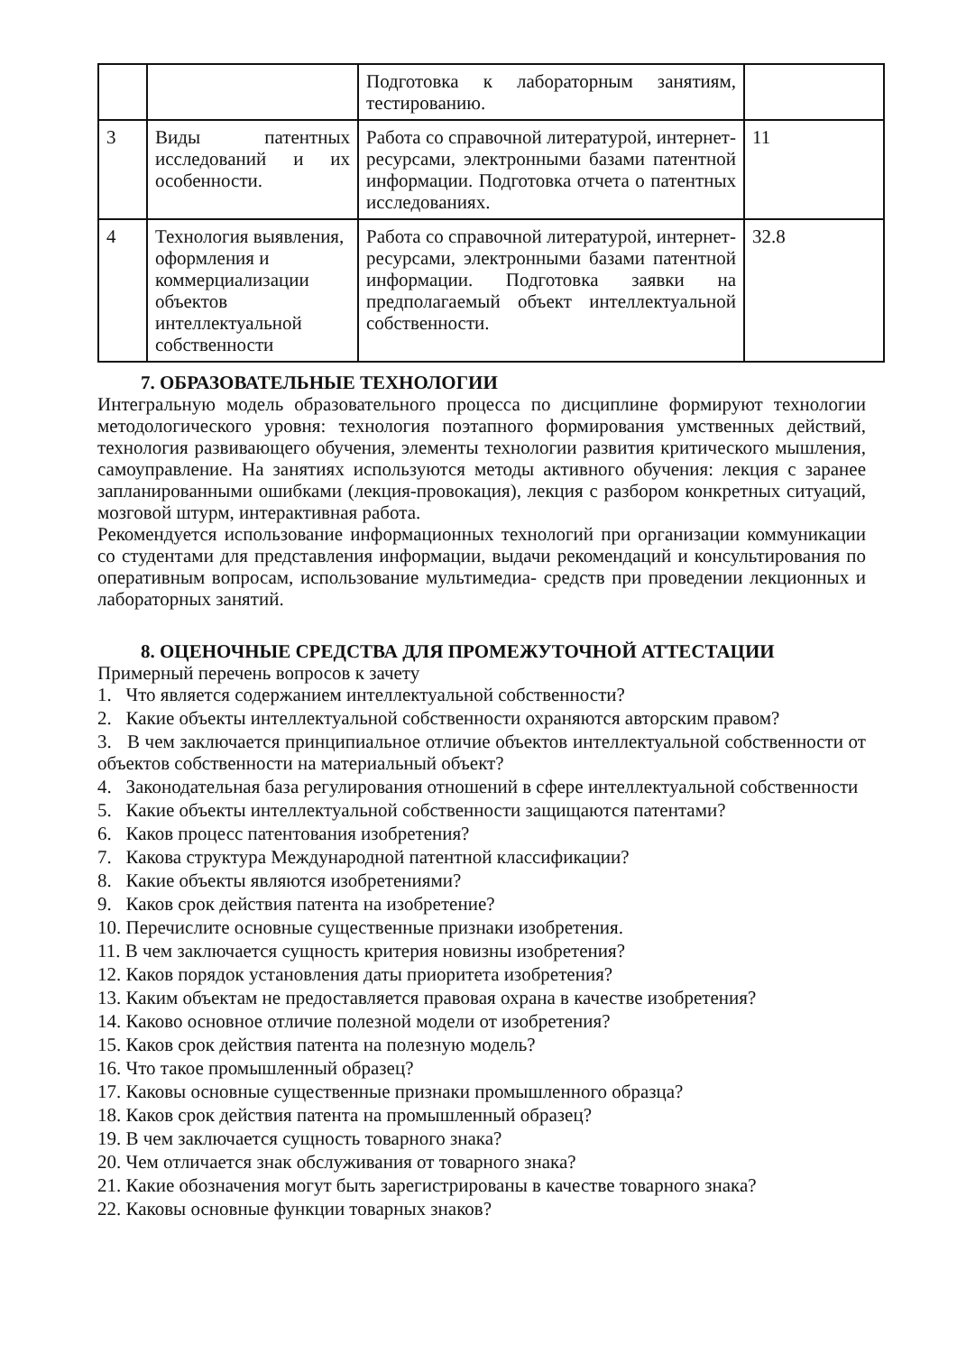| | | Подготовка к лабораторным занятиям, тестированию. | |
| 3 | Виды патентных исследований и их особенности. | Работа со справочной литературой, интернет- ресурсами, электронными базами патентной информации. Подготовка отчета о патентных исследованиях. | 11 |
| 4 | Технология выявления, оформления и коммерциализации объектов интеллектуальной собственности | Работа со справочной литературой, интернет- ресурсами, электронными базами патентной информации. Подготовка заявки на предполагаемый объект интеллектуальной собственности. | 32.8 |
7. ОБРАЗОВАТЕЛЬНЫЕ ТЕХНОЛОГИИ
Интегральную модель образовательного процесса по дисциплине формируют технологии методологического уровня: технология поэтапного формирования умственных действий, технология развивающего обучения, элементы технологии развития критического мышления, самоуправление. На занятиях используются методы активного обучения: лекция с заранее запланированными ошибками (лекция-провокация), лекция с разбором конкретных ситуаций, мозговой штурм, интерактивная работа.
Рекомендуется использование информационных технологий при организации коммуникации со студентами для представления информации, выдачи рекомендаций и консультирования по оперативным вопросам, использование мультимедиа- средств при проведении лекционных и лабораторных занятий.
8. ОЦЕНОЧНЫЕ СРЕДСТВА ДЛЯ ПРОМЕЖУТОЧНОЙ АТТЕСТАЦИИ
Примерный перечень вопросов к зачету
1. Что является содержанием интеллектуальной собственности?
2. Какие объекты интеллектуальной собственности охраняются авторским правом?
3. В чем заключается принципиальное отличие объектов интеллектуальной собственности от объектов собственности на материальный объект?
4. Законодательная база регулирования отношений в сфере интеллектуальной собственности
5. Какие объекты интеллектуальной собственности защищаются патентами?
6. Каков процесс патентования изобретения?
7. Какова структура Международной патентной классификации?
8. Какие объекты являются изобретениями?
9. Каков срок действия патента на изобретение?
10. Перечислите основные существенные признаки изобретения.
11. В чем заключается сущность критерия новизны изобретения?
12. Каков порядок установления даты приоритета изобретения?
13. Каким объектам не предоставляется правовая охрана в качестве изобретения?
14. Каково основное отличие полезной модели от изобретения?
15. Каков срок действия патента на полезную модель?
16. Что такое промышленный образец?
17. Каковы основные существенные признаки промышленного образца?
18. Каков срок действия патента на промышленный образец?
19. В чем заключается сущность товарного знака?
20. Чем отличается знак обслуживания от товарного знака?
21. Какие обозначения могут быть зарегистрированы в качестве товарного знака?
22. Каковы основные функции товарных знаков?